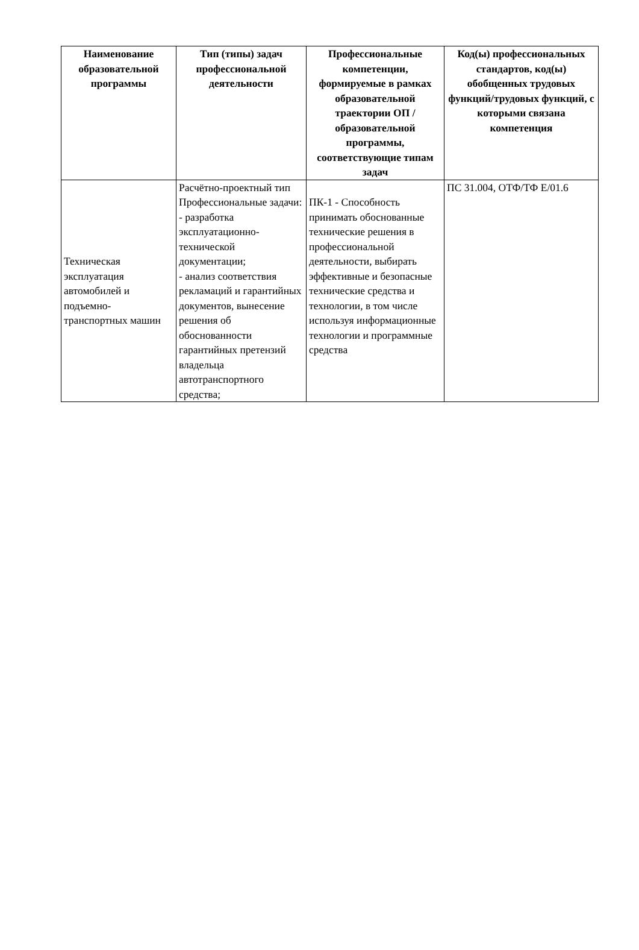| Наименование образовательной программы | Тип (типы) задач профессиональной деятельности | Профессиональные компетенции, формируемые в рамках образовательной траектории ОП / образовательной программы, соответствующие типам задач | Код(ы) профессиональных стандартов, код(ы) обобщенных трудовых функций/трудовых функций, с которыми связана компетенция |
| --- | --- | --- | --- |
| Техническая эксплуатация автомобилей и подъемно-транспортных машин | Расчётно-проектный тип Профессиональные задачи: - разработка эксплуатационно-технической документации; - анализ соответствия рекламаций и гарантийных документов, вынесение решения об обоснованности гарантийных претензий владельца автотранспортного средства; | ПК-1 - Способность принимать обоснованные технические решения в профессиональной деятельности, выбирать эффективные и безопасные технические средства и технологии, в том числе используя информационные технологии и программные средства | ПС 31.004, ОТФ/ТФ Е/01.6 |